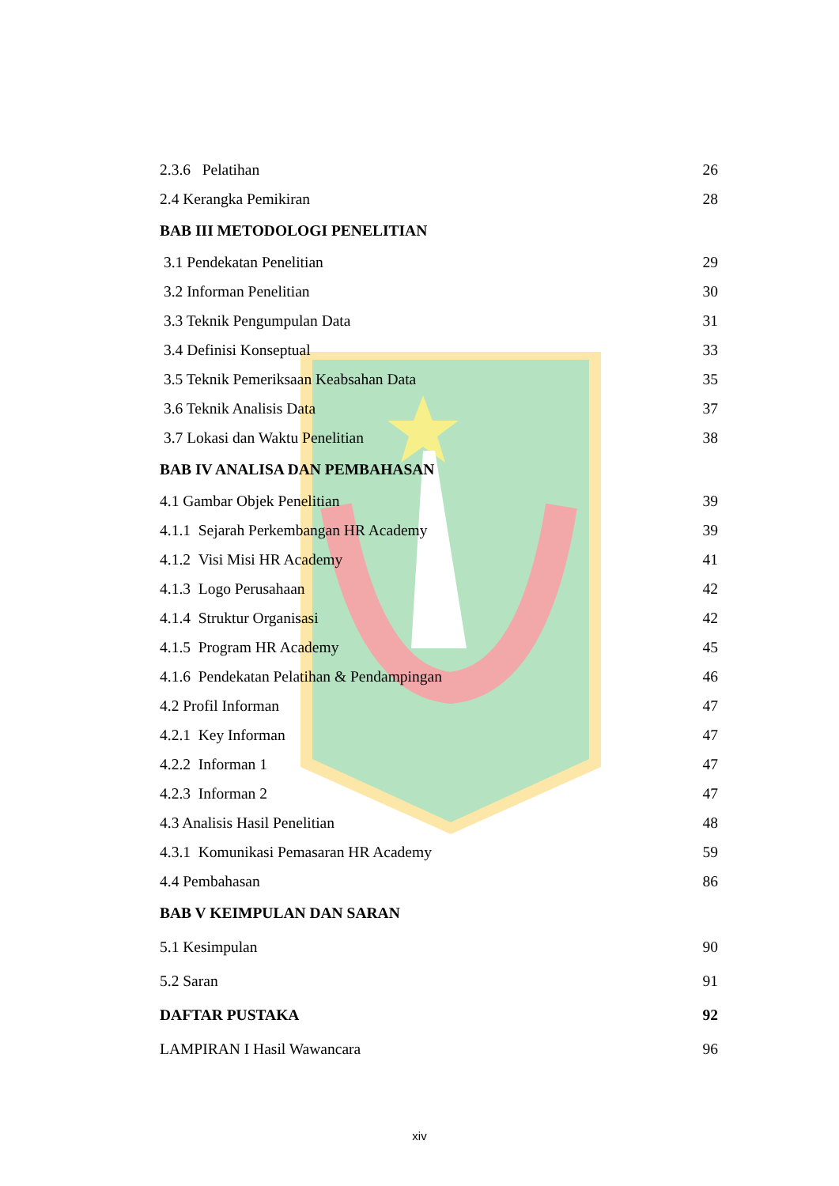2.3.6 Pelatihan 26
2.4 Kerangka Pemikiran 28
BAB III METODOLOGI PENELITIAN
3.1 Pendekatan Penelitian 29
3.2 Informan Penelitian 30
3.3 Teknik Pengumpulan Data 31
3.4 Definisi Konseptual 33
3.5 Teknik Pemeriksaan Keabsahan Data 35
3.6 Teknik Analisis Data 37
3.7 Lokasi dan Waktu Penelitian 38
BAB IV ANALISA DAN PEMBAHASAN
4.1 Gambar Objek Penelitian 39
4.1.1 Sejarah Perkembangan HR Academy 39
4.1.2 Visi Misi HR Academy 41
4.1.3 Logo Perusahaan 42
4.1.4 Struktur Organisasi 42
4.1.5 Program HR Academy 45
4.1.6 Pendekatan Pelatihan & Pendampingan 46
4.2 Profil Informan 47
4.2.1 Key Informan 47
4.2.2 Informan 1 47
4.2.3 Informan 2 47
4.3 Analisis Hasil Penelitian 48
4.3.1 Komunikasi Pemasaran HR Academy 59
4.4 Pembahasan 86
BAB V KEIMPULAN DAN SARAN
5.1 Kesimpulan 90
5.2 Saran 91
DAFTAR PUSTAKA 92
LAMPIRAN I Hasil Wawancara 96
xiv